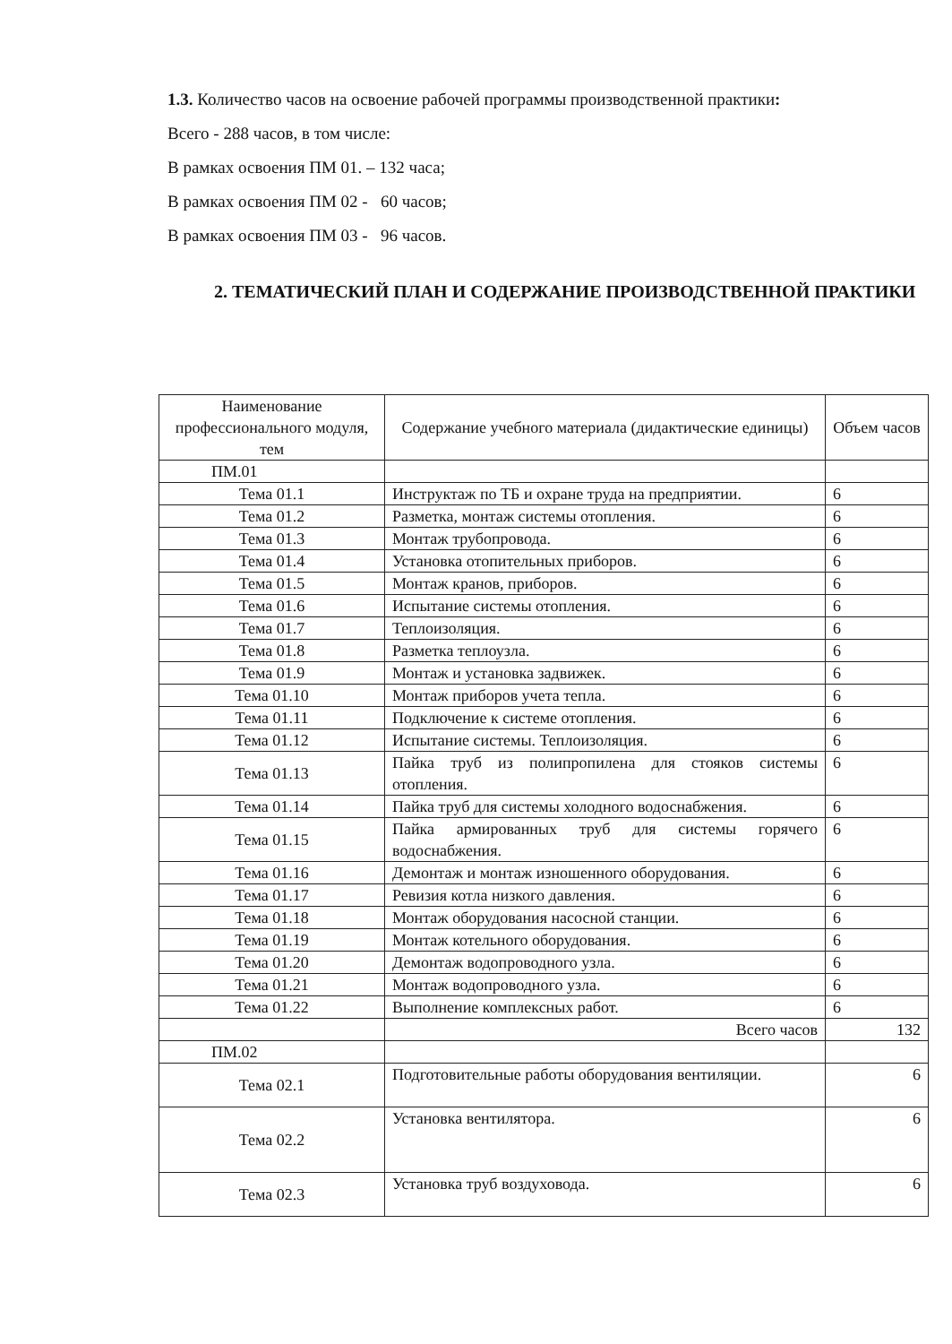1.3. Количество часов на освоение рабочей программы производственной практики:
Всего - 288 часов, в том числе:
В рамках освоения ПМ 01. – 132 часа;
В рамках освоения ПМ 02 - 60 часов;
В рамках освоения ПМ 03 - 96 часов.
2. ТЕМАТИЧЕСКИЙ ПЛАН И СОДЕРЖАНИЕ ПРОИЗВОДСТВЕННОЙ ПРАКТИКИ
| Наименование профессионального модуля, тем | Содержание учебного материала (дидактические единицы) | Объем часов |
| --- | --- | --- |
| ПМ.01 | | |
| Тема 01.1 | Инструктаж по ТБ и охране труда на предприятии. | 6 |
| Тема 01.2 | Разметка, монтаж системы отопления. | 6 |
| Тема 01.3 | Монтаж трубопровода. | 6 |
| Тема 01.4 | Установка отопительных приборов. | 6 |
| Тема 01.5 | Монтаж кранов, приборов. | 6 |
| Тема 01.6 | Испытание системы отопления. | 6 |
| Тема 01.7 | Теплоизоляция. | 6 |
| Тема 01.8 | Разметка теплоузла. | 6 |
| Тема 01.9 | Монтаж и установка задвижек. | 6 |
| Тема 01.10 | Монтаж приборов учета тепла. | 6 |
| Тема 01.11 | Подключение к системе отопления. | 6 |
| Тема 01.12 | Испытание системы. Теплоизоляция. | 6 |
| Тема 01.13 | Пайка труб из полипропилена для стояков системы отопления. | 6 |
| Тема 01.14 | Пайка труб для системы холодного водоснабжения. | 6 |
| Тема 01.15 | Пайка армированных труб для системы горячего водоснабжения. | 6 |
| Тема 01.16 | Демонтаж и монтаж изношенного оборудования. | 6 |
| Тема 01.17 | Ревизия котла низкого давления. | 6 |
| Тема 01.18 | Монтаж оборудования насосной станции. | 6 |
| Тема 01.19 | Монтаж котельного оборудования. | 6 |
| Тема 01.20 | Демонтаж водопроводного узла. | 6 |
| Тема 01.21 | Монтаж водопроводного узла. | 6 |
| Тема 01.22 | Выполнение комплексных работ. | 6 |
| | Всего часов | 132 |
| ПМ.02 | | |
| Тема 02.1 | Подготовительные работы оборудования вентиляции. | 6 |
| Тема 02.2 | Установка вентилятора. | 6 |
| Тема 02.3 | Установка труб воздуховода. | 6 |